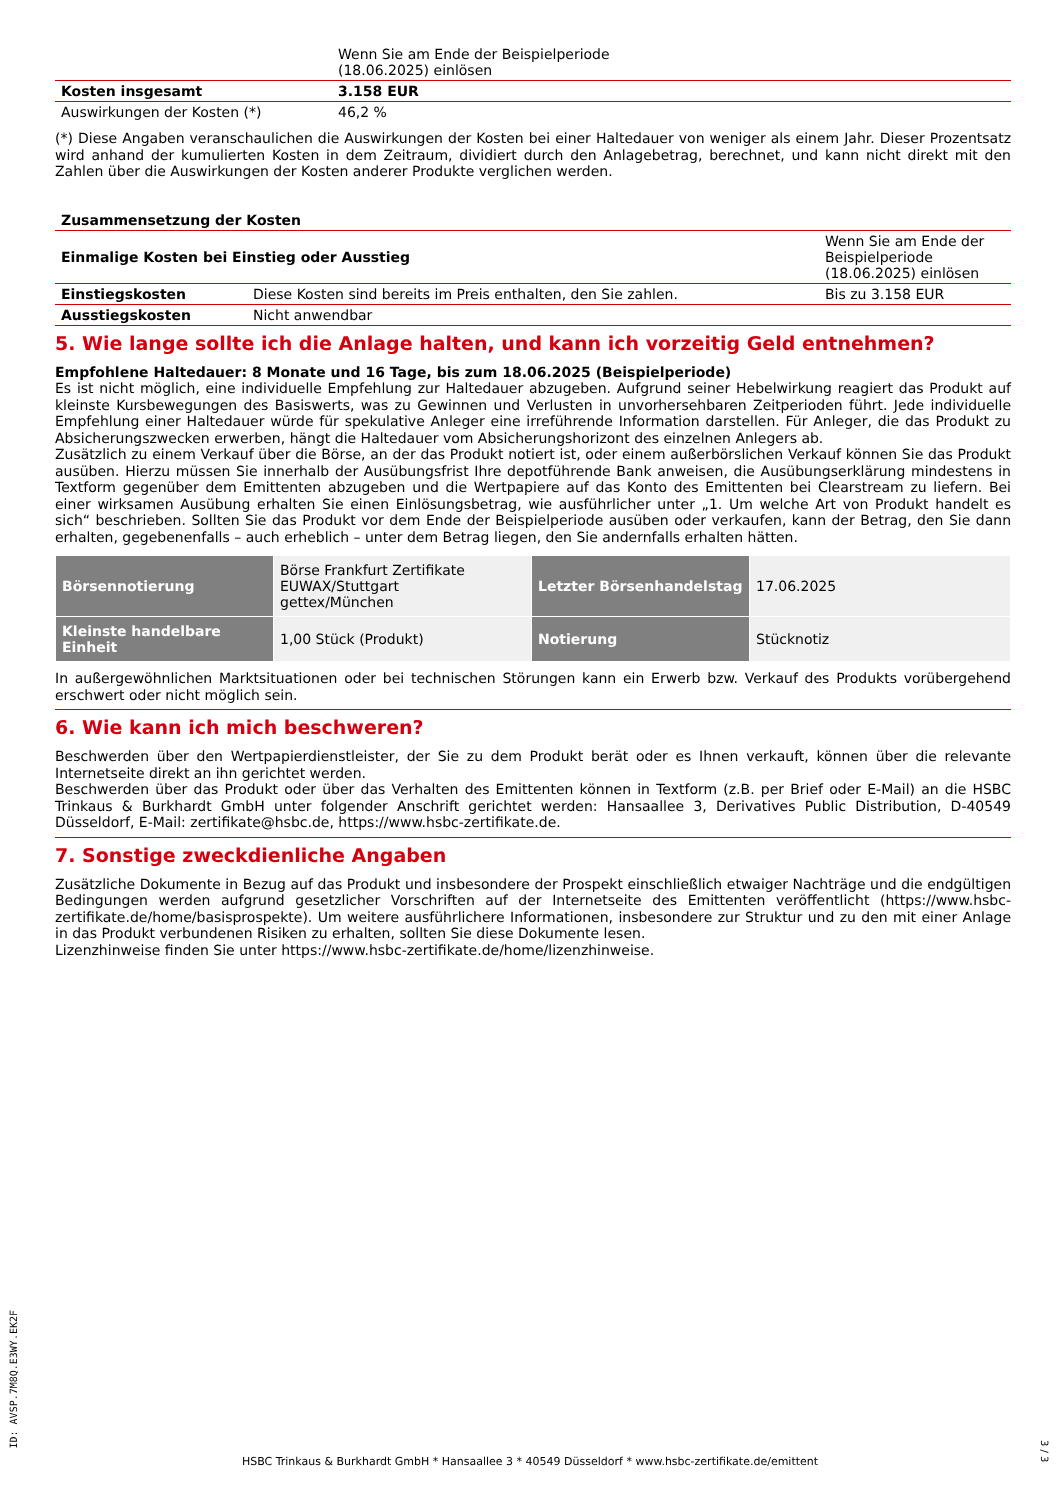| | Wenn Sie am Ende der Beispielperiode (18.06.2025) einlösen |
| Kosten insgesamt | 3.158 EUR |
| Auswirkungen der Kosten (*) | 46,2 % |
(*) Diese Angaben veranschaulichen die Auswirkungen der Kosten bei einer Haltedauer von weniger als einem Jahr. Dieser Prozentsatz wird anhand der kumulierten Kosten in dem Zeitraum, dividiert durch den Anlagebetrag, berechnet, und kann nicht direkt mit den Zahlen über die Auswirkungen der Kosten anderer Produkte verglichen werden.
| Zusammensetzung der Kosten | | |
| --- | --- | --- |
| Einmalige Kosten bei Einstieg oder Ausstieg | | Wenn Sie am Ende der Beispielperiode (18.06.2025) einlösen |
| Einstiegskosten | Diese Kosten sind bereits im Preis enthalten, den Sie zahlen. | Bis zu 3.158 EUR |
| Ausstiegskosten | Nicht anwendbar | |
5. Wie lange sollte ich die Anlage halten, und kann ich vorzeitig Geld entnehmen?
Empfohlene Haltedauer: 8 Monate und 16 Tage, bis zum 18.06.2025 (Beispielperiode)
Es ist nicht möglich, eine individuelle Empfehlung zur Haltedauer abzugeben. Aufgrund seiner Hebelwirkung reagiert das Produkt auf kleinste Kursbewegungen des Basiswerts, was zu Gewinnen und Verlusten in unvorhersehbaren Zeitperioden führt. Jede individuelle Empfehlung einer Haltedauer würde für spekulative Anleger eine irreführende Information darstellen. Für Anleger, die das Produkt zu Absicherungszwecken erwerben, hängt die Haltedauer vom Absicherungshorizont des einzelnen Anlegers ab.
Zusätzlich zu einem Verkauf über die Börse, an der das Produkt notiert ist, oder einem außerbörslichen Verkauf können Sie das Produkt ausüben. Hierzu müssen Sie innerhalb der Ausübungsfrist Ihre depotführende Bank anweisen, die Ausübungserklärung mindestens in Textform gegenüber dem Emittenten abzugeben und die Wertpapiere auf das Konto des Emittenten bei Clearstream zu liefern. Bei einer wirksamen Ausübung erhalten Sie einen Einlösungsbetrag, wie ausführlicher unter „1. Um welche Art von Produkt handelt es sich“ beschrieben. Sollten Sie das Produkt vor dem Ende der Beispielperiode ausüben oder verkaufen, kann der Betrag, den Sie dann erhalten, gegebenenfalls – auch erheblich – unter dem Betrag liegen, den Sie andernfalls erhalten hätten.
| Börsennotierung | Börse Frankfurt Zertifikate EUWAX/Stuttgart gettex/München | Letzter Börsenhandelstag | 17.06.2025 |
| Kleinste handelbare Einheit | 1,00 Stück (Produkt) | Notierung | Stücknotiz |
In außergewöhnlichen Marktsituationen oder bei technischen Störungen kann ein Erwerb bzw. Verkauf des Produkts vorübergehend erschwert oder nicht möglich sein.
6. Wie kann ich mich beschweren?
Beschwerden über den Wertpapierdienstleister, der Sie zu dem Produkt berät oder es Ihnen verkauft, können über die relevante Internetseite direkt an ihn gerichtet werden.
Beschwerden über das Produkt oder über das Verhalten des Emittenten können in Textform (z.B. per Brief oder E-Mail) an die HSBC Trinkaus & Burkhardt GmbH unter folgender Anschrift gerichtet werden: Hansaallee 3, Derivatives Public Distribution, D-40549 Düsseldorf, E-Mail: zertifikate@hsbc.de, https://www.hsbc-zertifikate.de.
7. Sonstige zweckdienliche Angaben
Zusätzliche Dokumente in Bezug auf das Produkt und insbesondere der Prospekt einschließlich etwaiger Nachträge und die endgültigen Bedingungen werden aufgrund gesetzlicher Vorschriften auf der Internetseite des Emittenten veröffentlicht (https://www.hsbc-zertifikate.de/home/basisprospekte). Um weitere ausführlichere Informationen, insbesondere zur Struktur und zu den mit einer Anlage in das Produkt verbundenen Risiken zu erhalten, sollten Sie diese Dokumente lesen.
Lizenzhinweise finden Sie unter https://www.hsbc-zertifikate.de/home/lizenzhinweise.
ID: AVSP.7M8Q.E3WY.EK2F
HSBC Trinkaus & Burkhardt GmbH * Hansaallee 3 * 40549 Düsseldorf * www.hsbc-zertifikate.de/emittent
3 / 3